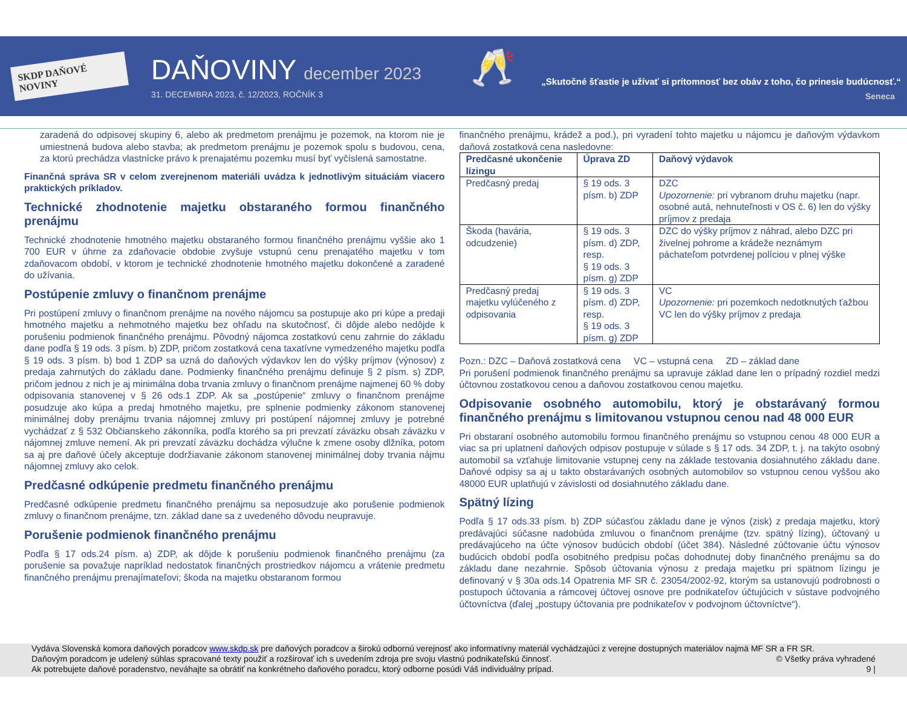SKDP DAŇOVÉ NOVINY
DAŇOVINY december 2023
31. DECEMBRA 2023, č. 12/2023, ROČNÍK 3
🥂
„Skutočné šťastie je užívať si prítomnosť bez obáv z toho, čo prinesie budúcnosť.“
Seneca
zaradená do odpisovej skupiny 6, alebo ak predmetom prenájmu je pozemok, na ktorom nie je umiestnená budova alebo stavba; ak predmetom prenájmu je pozemok spolu s budovou, cena, za ktorú prechádza vlastnícke právo k prenajatému pozemku musí byť vyčíslená samostatne.
Finančná správa SR v celom zverejnenom materiáli uvádza k jednotlivým situáciám viacero praktických príkladov.
Technické zhodnotenie majetku obstaraného formou finančného prenájmu
Technické zhodnotenie hmotného majetku obstaraného formou finančného prenájmu vyššie ako 1 700 EUR v úhrne za zdaňovacie obdobie zvyšuje vstupnú cenu prenajatého majetku v tom zdaňovacom období, v ktorom je technické zhodnotenie hmotného majetku dokončené a zaradené do užívania.
Postúpenie zmluvy o finančnom prenájme
Pri postúpení zmluvy o finančnom prenájme na nového nájomcu sa postupuje ako pri kúpe a predaji hmotného majetku a nehmotného majetku bez ohľadu na skutočnosť, či dôjde alebo nedôjde k porušeniu podmienok finančného prenájmu. Pôvodný nájomca zostatkovú cenu zahrnie do základu dane podľa § 19 ods. 3 písm. b) ZDP, pričom zostatková cena taxatívne vymedzeného majetku podľa § 19 ods. 3 písm. b) bod 1 ZDP sa uzná do daňových výdavkov len do výšky príjmov (výnosov) z predaja zahrnutých do základu dane. Podmienky finančného prenájmu definuje § 2 písm. s) ZDP, pričom jednou z nich je aj minimálna doba trvania zmluvy o finančnom prenájme najmenej 60 % doby odpisovania stanovenej v § 26 ods.1 ZDP. Ak sa „postúpenie“ zmluvy o finančnom prenájme posudzuje ako kúpa a predaj hmotného majetku, pre splnenie podmienky zákonom stanovenej minimálnej doby prenájmu trvania nájomnej zmluvy pri postúpení nájomnej zmluvy je potrebné vychádzať z § 532 Občianskeho zákonníka, podľa ktorého sa pri prevzatí záväzku obsah záväzku v nájomnej zmluve nemení. Ak pri prevzatí záväzku dochádza výlučne k zmene osoby dlžníka, potom sa aj pre daňové účely akceptuje dodržiavanie zákonom stanovenej minimálnej doby trvania nájmu nájomnej zmluvy ako celok.
Predčasné odkúpenie predmetu finančného prenájmu
Predčasné odkúpenie predmetu finančného prenájmu sa neposudzuje ako porušenie podmienok zmluvy o finančnom prenájme, tzn. základ dane sa z uvedeného dôvodu neupravuje.
Porušenie podmienok finančného prenájmu
Podľa § 17 ods.24 písm. a) ZDP, ak dôjde k porušeniu podmienok finančného prenájmu (za porušenie sa považuje napríklad nedostatok finančných prostriedkov nájomcu a vrátenie predmetu finančného prenájmu prenajímateľovi; škoda na majetku obstaranom formou
finančného prenájmu, krádež a pod.), pri vyradení tohto majetku u nájomcu je daňovým výdavkom daňová zostatková cena nasledovne:
| Predčasné ukončenie lízingu | Úprava ZD | Daňový výdavok |
| --- | --- | --- |
| Predčasný predaj | § 19 ods. 3 písm. b) ZDP | DZC Upozornenie: pri vybranom druhu majetku (napr. osobné autá, nehnuteľnosti v OS č. 6) len do výšky príjmov z predaja |
| Škoda (havária, odcudzenie) | § 19 ods. 3 písm. d) ZDP, resp. § 19 ods. 3 písm. g) ZDP | DZC do výšky príjmov z náhrad, alebo DZC pri živelnej pohrome a krádeže neznámym páchateľom potvrdenej políciou v plnej výške |
| Predčasný predaj majetku vylúčeného z odpisovania | § 19 ods. 3 písm. d) ZDP, resp. § 19 ods. 3 písm. g) ZDP | VC Upozornenie: pri pozemkoch nedotknutých ťažbou VC len do výšky príjmov z predaja |
Pozn.: DZC – Daňová zostatková cena VC – vstupná cena ZD – základ dane
Pri porušení podmienok finančného prenájmu sa upravuje základ dane len o prípadný rozdiel medzi účtovnou zostatkovou cenou a daňovou zostatkovou cenou majetku.
Odpisovanie osobného automobilu, ktorý je obstarávaný formou finančného prenájmu s limitovanou vstupnou cenou nad 48 000 EUR
Pri obstaraní osobného automobilu formou finančného prenájmu so vstupnou cenou 48 000 EUR a viac sa pri uplatnení daňových odpisov postupuje v súlade s § 17 ods. 34 ZDP, t. j. na takýto osobný automobil sa vzťahuje limitovanie vstupnej ceny na základe testovania dosiahnutého základu dane. Daňové odpisy sa aj u takto obstarávaných osobných automobilov so vstupnou cenou vyššou ako 48000 EUR uplatňujú v závislosti od dosiahnutého základu dane.
Spätný lízing
Podľa § 17 ods.33 písm. b) ZDP súčasťou základu dane je výnos (zisk) z predaja majetku, ktorý predávajúci súčasne nadobúda zmluvou o finančnom prenájme (tzv. spätný lízing), účtovaný u predávajúceho na účte výnosov budúcich období (účet 384). Následné zúčtovanie účtu výnosov budúcich období podľa osobitného predpisu počas dohodnutej doby finančného prenájmu sa do základu dane nezahrnie. Spôsob účtovania výnosu z predaja majetku pri spätnom lízingu je definovaný v § 30a ods.14 Opatrenia MF SR č. 23054/2002-92, ktorým sa ustanovujú podrobnosti o postupoch účtovania a rámcovej účtovej osnove pre podnikateľov účtujúcich v sústave podvojného účtovníctva (ďalej „postupy účtovania pre podnikateľov v podvojnom účtovníctve“).
Vydáva Slovenská komora daňových poradcov www.skdp.sk pre daňových poradcov a širokú odbornú verejnosť ako informatívny materiál vychádzajúci z verejne dostupných materiálov najmä MF SR a FR SR.
Daňovým poradcom je udelený súhlas spracované texty použiť a rozširovať ich s uvedením zdroja pre svoju vlastnú podnikateľskú činnosť. © Všetky práva vyhradené
Ak potrebujete daňové poradenstvo, neváhajte sa obrátiť na konkrétneho daňového poradcu, ktorý odborne posúdi Váš individuálny prípad. 9 |